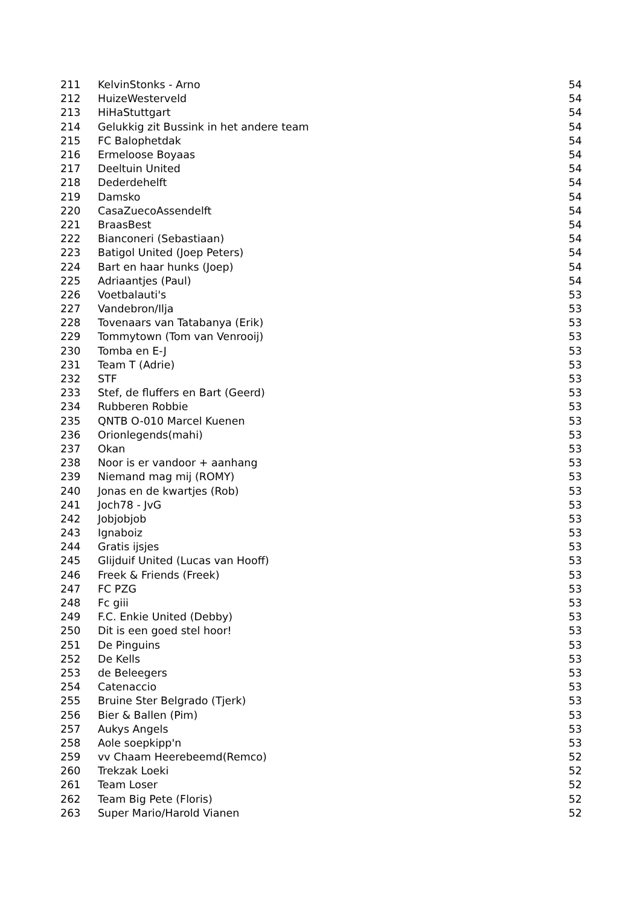| 211 | KelvinStonks - Arno | 54 |
| 212 | HuizeWesterveld | 54 |
| 213 | HiHaStuttgart | 54 |
| 214 | Gelukkig zit Bussink in het andere team | 54 |
| 215 | FC Balophetdak | 54 |
| 216 | Ermeloose Boyaas | 54 |
| 217 | Deeltuin United | 54 |
| 218 | Dederdehelft | 54 |
| 219 | Damsko | 54 |
| 220 | CasaZuecoAssendelft | 54 |
| 221 | BraasBest | 54 |
| 222 | Bianconeri (Sebastiaan) | 54 |
| 223 | Batigol United (Joep Peters) | 54 |
| 224 | Bart en haar hunks (Joep) | 54 |
| 225 | Adriaantjes (Paul) | 54 |
| 226 | Voetbalauti's | 53 |
| 227 | Vandebron/Ilja | 53 |
| 228 | Tovenaars van Tatabanya (Erik) | 53 |
| 229 | Tommytown (Tom van Venrooij) | 53 |
| 230 | Tomba en E-J | 53 |
| 231 | Team T (Adrie) | 53 |
| 232 | STF | 53 |
| 233 | Stef, de fluffers en Bart (Geerd) | 53 |
| 234 | Rubberen Robbie | 53 |
| 235 | QNTB O-010 Marcel Kuenen | 53 |
| 236 | Orionlegends(mahi) | 53 |
| 237 | Okan | 53 |
| 238 | Noor is er vandoor + aanhang | 53 |
| 239 | Niemand mag mij (ROMY) | 53 |
| 240 | Jonas en de kwartjes (Rob) | 53 |
| 241 | Joch78 - JvG | 53 |
| 242 | Jobjobjob | 53 |
| 243 | Ignaboiz | 53 |
| 244 | Gratis ijsjes | 53 |
| 245 | Glijduif United (Lucas van Hooff) | 53 |
| 246 | Freek & Friends (Freek) | 53 |
| 247 | FC PZG | 53 |
| 248 | Fc giii | 53 |
| 249 | F.C. Enkie United (Debby) | 53 |
| 250 | Dit is een goed stel hoor! | 53 |
| 251 | De Pinguins | 53 |
| 252 | De Kells | 53 |
| 253 | de Beleegers | 53 |
| 254 | Catenaccio | 53 |
| 255 | Bruine Ster Belgrado (Tjerk) | 53 |
| 256 | Bier & Ballen (Pim) | 53 |
| 257 | Aukys Angels | 53 |
| 258 | Aole soepkipp'n | 53 |
| 259 | vv Chaam Heerebeemd(Remco) | 52 |
| 260 | Trekzak Loeki | 52 |
| 261 | Team Loser | 52 |
| 262 | Team Big Pete (Floris) | 52 |
| 263 | Super Mario/Harold Vianen | 52 |